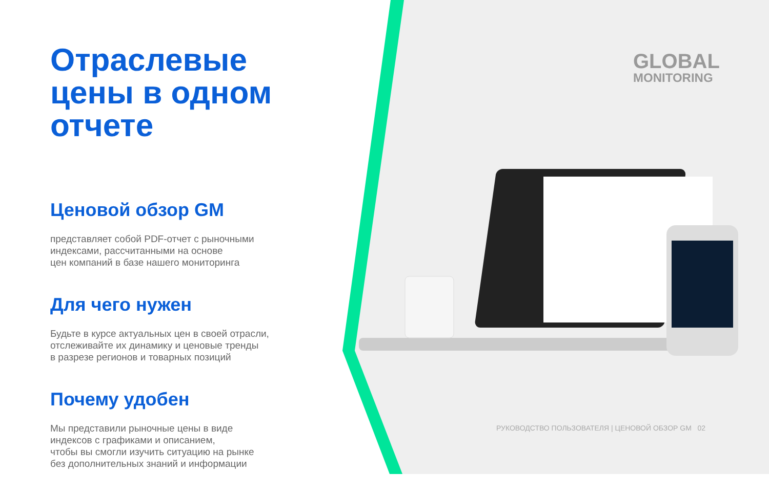Отраслевые цены в одном отчете
Ценовой обзор GM
представляет собой PDF-отчет с рыночными
индексами, рассчитанными на основе
цен компаний в базе нашего мониторинга
Для чего нужен
Будьте в курсе актуальных цен в своей отрасли,
отслеживайте их динамику и ценовые тренды
в разрезе регионов и товарных позиций
Почему удобен
Мы представили рыночные цены в виде
индексов с графиками и описанием,
чтобы вы смогли изучить ситуацию на рынке
без дополнительных знаний и информации
GLOBAL
MONITORING
РУКОВОДСТВО ПОЛЬЗОВАТЕЛЯ | ЦЕНОВОЙ ОБЗОР GM 02